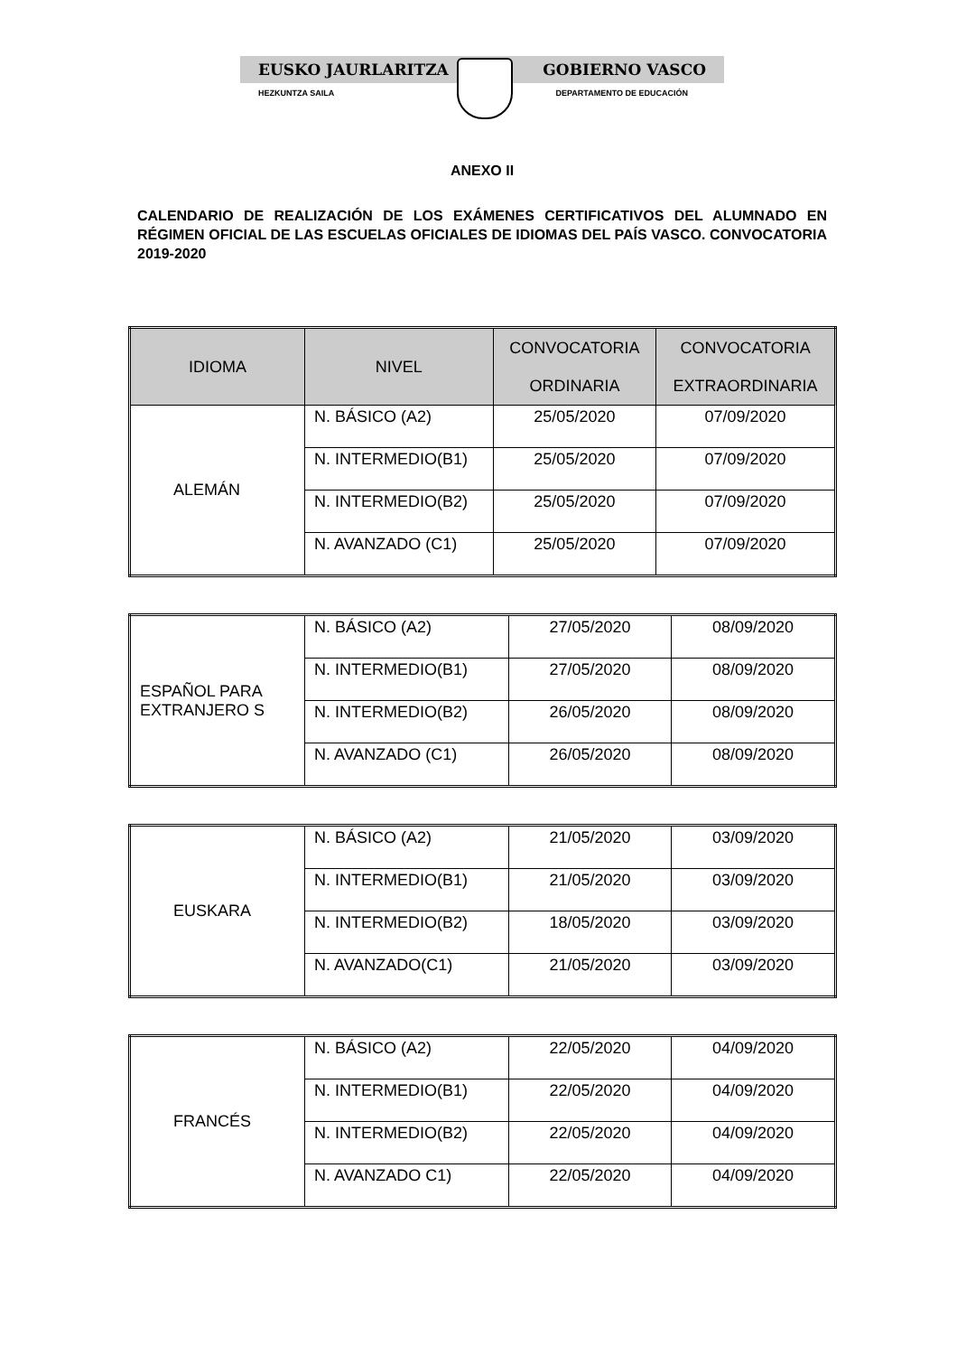EUSKO JAURLARITZA GOBIERNO VASCO
HEZKUNTZA SAILA DEPARTAMENTO DE EDUCACIÓN
ANEXO II
CALENDARIO DE REALIZACIÓN DE LOS EXÁMENES CERTIFICATIVOS DEL ALUMNADO EN RÉGIMEN OFICIAL DE LAS ESCUELAS OFICIALES DE IDIOMAS DEL PAÍS VASCO. CONVOCATORIA 2019-2020
| IDIOMA | NIVEL | CONVOCATORIA ORDINARIA | CONVOCATORIA EXTRAORDINARIA |
| --- | --- | --- | --- |
| ALEMÁN | N. BÁSICO (A2) | 25/05/2020 | 07/09/2020 |
| | N. INTERMEDIO(B1) | 25/05/2020 | 07/09/2020 |
| | N. INTERMEDIO(B2) | 25/05/2020 | 07/09/2020 |
| | N. AVANZADO (C1) | 25/05/2020 | 07/09/2020 |
| ESPAÑOL PARA EXTRANJERO S | N. BÁSICO (A2) | 27/05/2020 | 08/09/2020 |
| | N. INTERMEDIO(B1) | 27/05/2020 | 08/09/2020 |
| | N. INTERMEDIO(B2) | 26/05/2020 | 08/09/2020 |
| | N. AVANZADO (C1) | 26/05/2020 | 08/09/2020 |
| EUSKARA | N. BÁSICO (A2) | 21/05/2020 | 03/09/2020 |
| | N. INTERMEDIO(B1) | 21/05/2020 | 03/09/2020 |
| | N. INTERMEDIO(B2) | 18/05/2020 | 03/09/2020 |
| | N. AVANZADO(C1) | 21/05/2020 | 03/09/2020 |
| FRANCÉS | N. BÁSICO (A2) | 22/05/2020 | 04/09/2020 |
| | N. INTERMEDIO(B1) | 22/05/2020 | 04/09/2020 |
| | N. INTERMEDIO(B2) | 22/05/2020 | 04/09/2020 |
| | N. AVANZADO C1) | 22/05/2020 | 04/09/2020 |